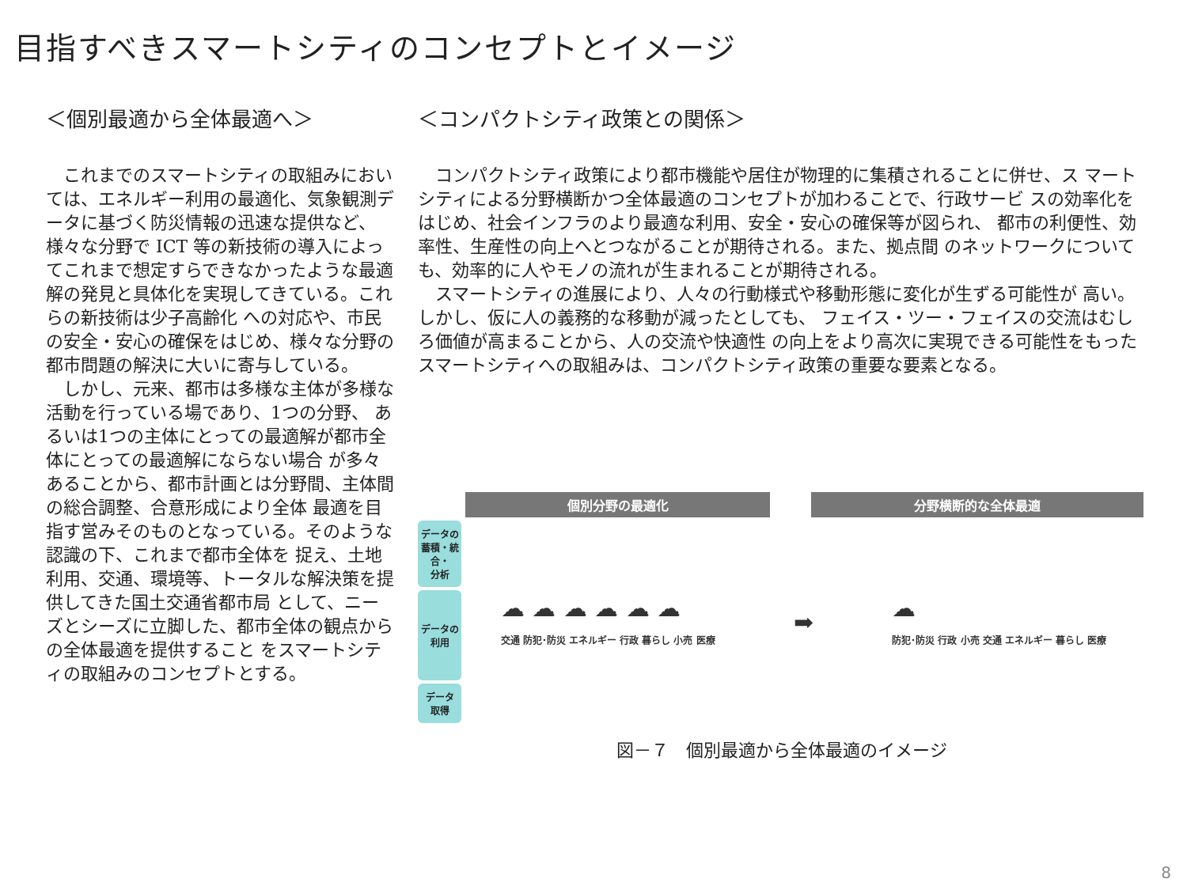目指すべきスマートシティのコンセプトとイメージ
＜個別最適から全体最適へ＞
これまでのスマートシティの取組みにおいては、エネルギー利用の最適化、気象観測データに基づく防災情報の迅速な提供など、様々な分野で ICT 等の新技術の導入によってこれまで想定すらできなかったような最適解の発見と具体化を実現してきている。これらの新技術は少子高齢化 への対応や、市民の安全・安心の確保をはじめ、様々な分野の都市問題の解決に大いに寄与している。
しかし、元来、都市は多様な主体が多様な活動を行っている場であり、1つの分野、 あるいは1つの主体にとっての最適解が都市全体にとっての最適解にならない場合 が多々あることから、都市計画とは分野間、主体間の総合調整、合意形成により全体 最適を目指す営みそのものとなっている。そのような認識の下、これまで都市全体を 捉え、土地利用、交通、環境等、トータルな解決策を提供してきた国土交通省都市局 として、ニーズとシーズに立脚した、都市全体の観点からの全体最適を提供すること をスマートシティの取組みのコンセプトとする。
＜コンパクトシティ政策との関係＞
コンパクトシティ政策により都市機能や居住が物理的に集積されることに併せ、ス マートシティによる分野横断かつ全体最適のコンセプトが加わることで、行政サービ スの効率化をはじめ、社会インフラのより最適な利用、安全・安心の確保等が図られ、 都市の利便性、効率性、生産性の向上へとつながることが期待される。また、拠点間 のネットワークについても、効率的に人やモノの流れが生まれることが期待される。
スマートシティの進展により、人々の行動様式や移動形態に変化が生ずる可能性が 高い。しかし、仮に人の義務的な移動が減ったとしても、 フェイス・ツー・フェイスの交流はむしろ価値が高まることから、人の交流や快適性 の向上をより高次に実現できる可能性をもったスマートシティへの取組みは、コンパクトシティ政策の重要な要素となる。
個別分野の最適化 分野横断的な全体最適
データの
蓄積・統合・
分析
データの
利用
データ
取得
☁ ☁ ☁ ☁ ☁ ☁
交通 防犯･防災 エネルギー 行政 暮らし 小売 医療
➡
☁
防犯･防災 行政 小売 交通 エネルギー 暮らし 医療
図－７　個別最適から全体最適のイメージ
8